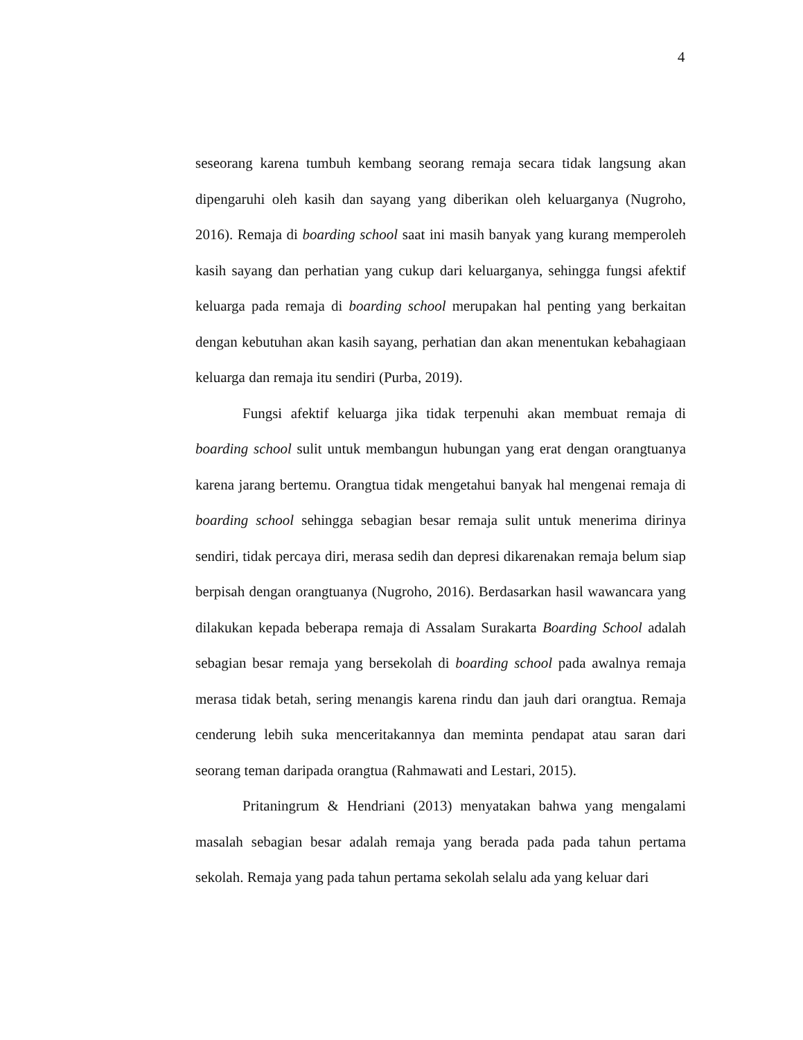4
seseorang karena tumbuh kembang seorang remaja secara tidak langsung akan dipengaruhi oleh kasih dan sayang yang diberikan oleh keluarganya (Nugroho, 2016). Remaja di boarding school saat ini masih banyak yang kurang memperoleh kasih sayang dan perhatian yang cukup dari keluarganya, sehingga fungsi afektif keluarga pada remaja di boarding school merupakan hal penting yang berkaitan dengan kebutuhan akan kasih sayang, perhatian dan akan menentukan kebahagiaan keluarga dan remaja itu sendiri (Purba, 2019).
Fungsi afektif keluarga jika tidak terpenuhi akan membuat remaja di boarding school sulit untuk membangun hubungan yang erat dengan orangtuanya karena jarang bertemu. Orangtua tidak mengetahui banyak hal mengenai remaja di boarding school sehingga sebagian besar remaja sulit untuk menerima dirinya sendiri, tidak percaya diri, merasa sedih dan depresi dikarenakan remaja belum siap berpisah dengan orangtuanya (Nugroho, 2016). Berdasarkan hasil wawancara yang dilakukan kepada beberapa remaja di Assalam Surakarta Boarding School adalah sebagian besar remaja yang bersekolah di boarding school pada awalnya remaja merasa tidak betah, sering menangis karena rindu dan jauh dari orangtua. Remaja cenderung lebih suka menceritakannya dan meminta pendapat atau saran dari seorang teman daripada orangtua (Rahmawati and Lestari, 2015).
Pritaningrum & Hendriani (2013) menyatakan bahwa yang mengalami masalah sebagian besar adalah remaja yang berada pada pada tahun pertama sekolah. Remaja yang pada tahun pertama sekolah selalu ada yang keluar dari